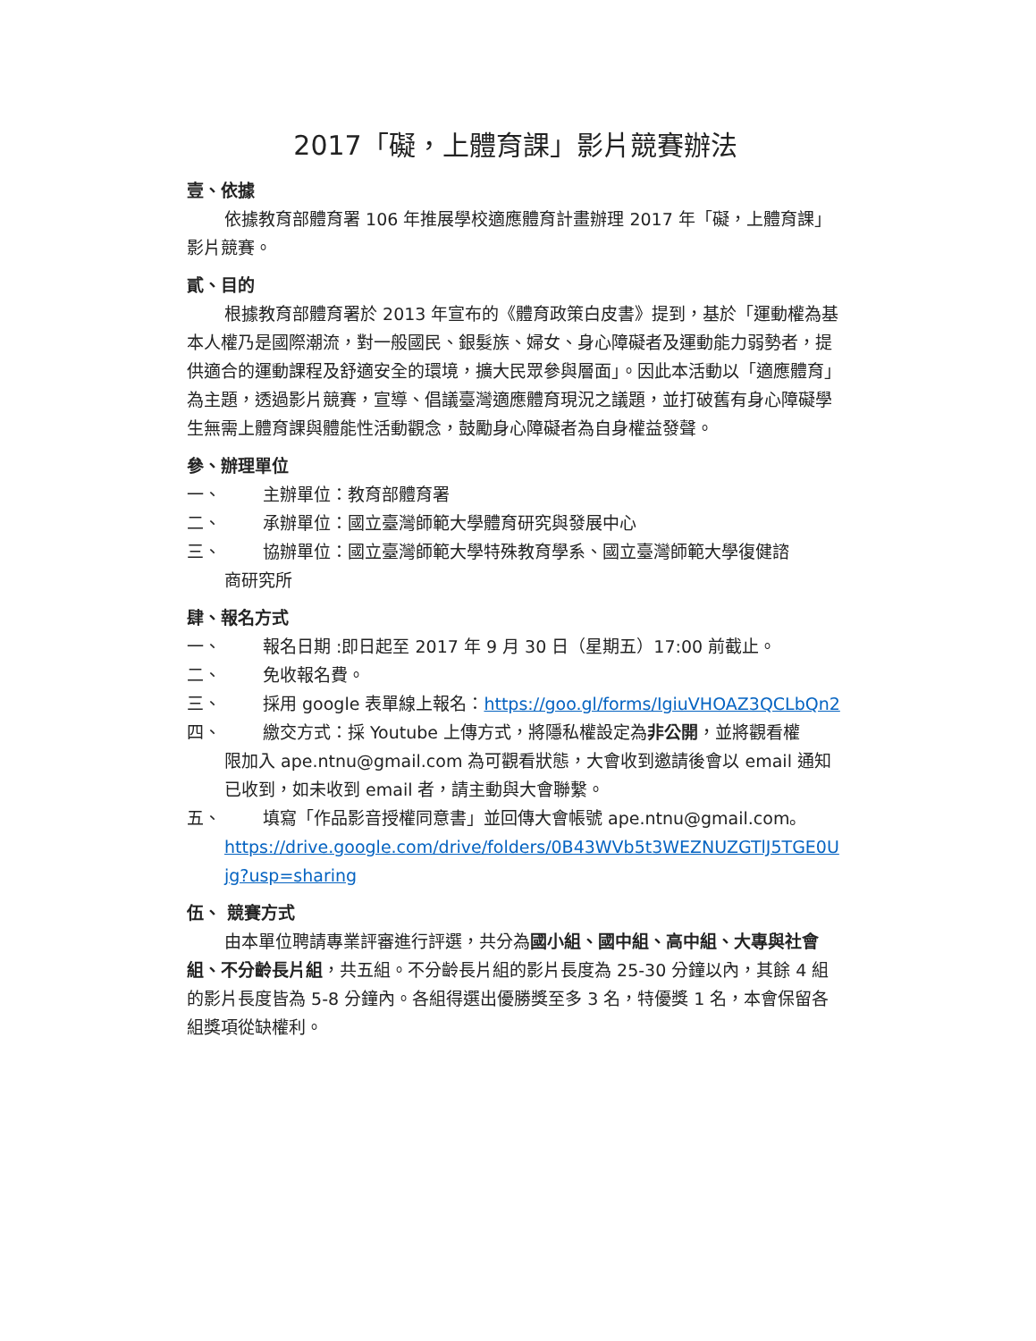2017「礙，上體育課」影片競賽辦法
壹、依據
依據教育部體育署 106 年推展學校適應體育計畫辦理 2017 年「礙，上體育課」影片競賽。
貳、目的
根據教育部體育署於 2013 年宣布的《體育政策白皮書》提到，基於「運動權為基本人權乃是國際潮流，對一般國民、銀髮族、婦女、身心障礙者及運動能力弱勢者，提供適合的運動課程及舒適安全的環境，擴大民眾參與層面」。因此本活動以「適應體育」為主題，透過影片競賽，宣導、倡議臺灣適應體育現況之議題，並打破舊有身心障礙學生無需上體育課與體能性活動觀念，鼓勵身心障礙者為自身權益發聲。
參、辦理單位
一、 主辦單位：教育部體育署
二、 承辦單位：國立臺灣師範大學體育研究與發展中心
三、 協辦單位：國立臺灣師範大學特殊教育學系、國立臺灣師範大學復健諮
商研究所
肆、報名方式
一、 報名日期 :即日起至 2017 年 9 月 30 日（星期五）17:00 前截止。
二、 免收報名費。
三、 採用 google 表單線上報名：https://goo.gl/forms/IgiuVHOAZ3QCLbQn2
四、 繳交方式：採 Youtube 上傳方式，將隱私權設定為非公開，並將觀看權
限加入 ape.ntnu@gmail.com 為可觀看狀態，大會收到邀請後會以 email 通知已收到，如未收到 email 者，請主動與大會聯繫。
五、 填寫「作品影音授權同意書」並回傳大會帳號 ape.ntnu@gmail.com。
https://drive.google.com/drive/folders/0B43WVb5t3WEZNUZGTlJ5TGE0Ujg?usp=sharing
伍、 競賽方式
由本單位聘請專業評審進行評選，共分為國小組、國中組、高中組、大專與社會組、不分齡長片組，共五組。不分齡長片組的影片長度為 25-30 分鐘以內，其餘 4 組的影片長度皆為 5-8 分鐘內。各組得選出優勝獎至多 3 名，特優獎 1 名，本會保留各組獎項從缺權利。